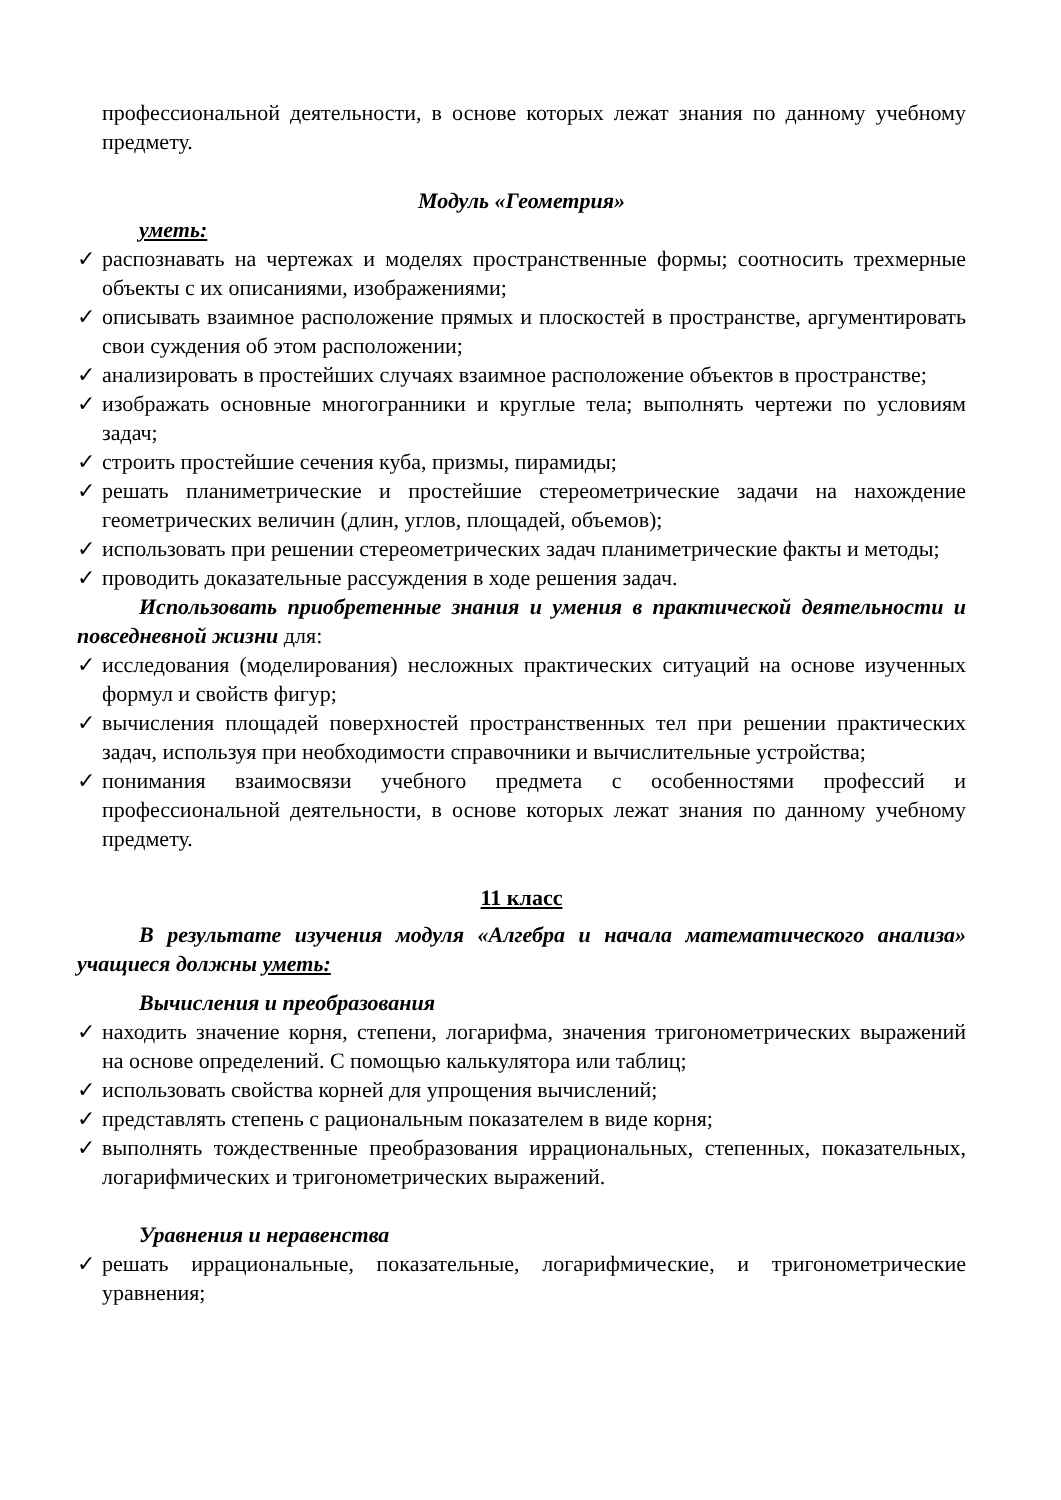профессиональной деятельности, в основе которых лежат знания по данному учебному предмету.
Модуль «Геометрия»
уметь:
✓ распознавать на чертежах и моделях пространственные формы; соотносить трехмерные объекты с их описаниями, изображениями;
✓ описывать взаимное расположение прямых и плоскостей в пространстве, аргументировать свои суждения об этом расположении;
✓ анализировать в простейших случаях взаимное расположение объектов в пространстве;
✓ изображать основные многогранники и круглые тела; выполнять чертежи по условиям задач;
✓ строить простейшие сечения куба, призмы, пирамиды;
✓ решать планиметрические и простейшие стереометрические задачи на нахождение геометрических величин (длин, углов, площадей, объемов);
✓ использовать при решении стереометрических задач планиметрические факты и методы;
✓ проводить доказательные рассуждения в ходе решения задач.
Использовать приобретенные знания и умения в практической деятельности и повседневной жизни для:
✓ исследования (моделирования) несложных практических ситуаций на основе изученных формул и свойств фигур;
✓ вычисления площадей поверхностей пространственных тел при решении практических задач, используя при необходимости справочники и вычислительные устройства;
✓ понимания взаимосвязи учебного предмета с особенностями профессий и профессиональной деятельности, в основе которых лежат знания по данному учебному предмету.
11 класс
В результате изучения модуля «Алгебра и начала математического анализа» учащиеся должны уметь:
Вычисления и преобразования
✓ находить значение корня, степени, логарифма, значения тригонометрических выражений на основе определений. С помощью калькулятора или таблиц;
✓ использовать свойства корней для упрощения вычислений;
✓ представлять степень с рациональным показателем в виде корня;
✓ выполнять тождественные преобразования иррациональных, степенных, показательных, логарифмических и тригонометрических выражений.
Уравнения и неравенства
✓ решать иррациональные, показательные, логарифмические, и тригонометрические уравнения;